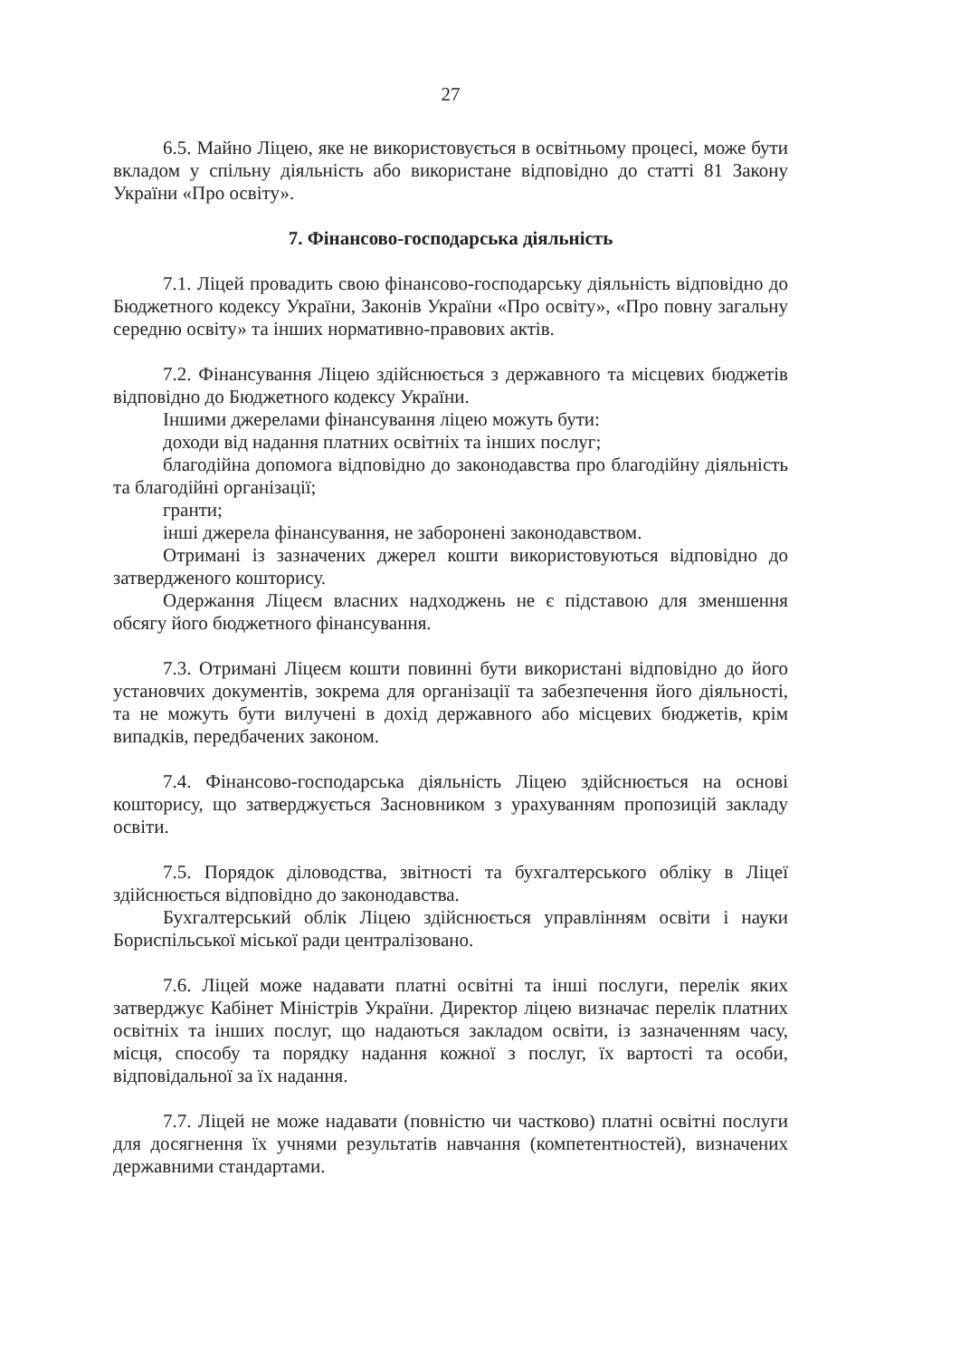27
6.5. Майно Ліцею, яке не використовується в освітньому процесі, може бути вкладом у спільну діяльність або використане відповідно до статті 81 Закону України «Про освіту».
7. Фінансово-господарська діяльність
7.1. Ліцей провадить свою фінансово-господарську діяльність відповідно до Бюджетного кодексу України, Законів України «Про освіту», «Про повну загальну середню освіту» та інших нормативно-правових актів.
7.2. Фінансування Ліцею здійснюється з державного та місцевих бюджетів відповідно до Бюджетного кодексу України.
Іншими джерелами фінансування ліцею можуть бути:
доходи від надання платних освітніх та інших послуг;
благодійна допомога відповідно до законодавства про благодійну діяльність та благодійні організації;
гранти;
інші джерела фінансування, не заборонені законодавством.
Отримані із зазначених джерел кошти використовуються відповідно до затвердженого кошторису.
Одержання Ліцеєм власних надходжень не є підставою для зменшення обсягу його бюджетного фінансування.
7.3. Отримані Ліцеєм кошти повинні бути використані відповідно до його установчих документів, зокрема для організації та забезпечення його діяльності, та не можуть бути вилучені в дохід державного або місцевих бюджетів, крім випадків, передбачених законом.
7.4. Фінансово-господарська діяльність Ліцею здійснюється на основі кошторису, що затверджується Засновником з урахуванням пропозицій закладу освіти.
7.5. Порядок діловодства, звітності та бухгалтерського обліку в Ліцеї здійснюється відповідно до законодавства.
Бухгалтерський облік Ліцею здійснюється управлінням освіти і науки Бориспільської міської ради централізовано.
7.6. Ліцей може надавати платні освітні та інші послуги, перелік яких затверджує Кабінет Міністрів України. Директор ліцею визначає перелік платних освітніх та інших послуг, що надаються закладом освіти, із зазначенням часу, місця, способу та порядку надання кожної з послуг, їх вартості та особи, відповідальної за їх надання.
7.7. Ліцей не може надавати (повністю чи частково) платні освітні послуги для досягнення їх учнями результатів навчання (компетентностей), визначених державними стандартами.